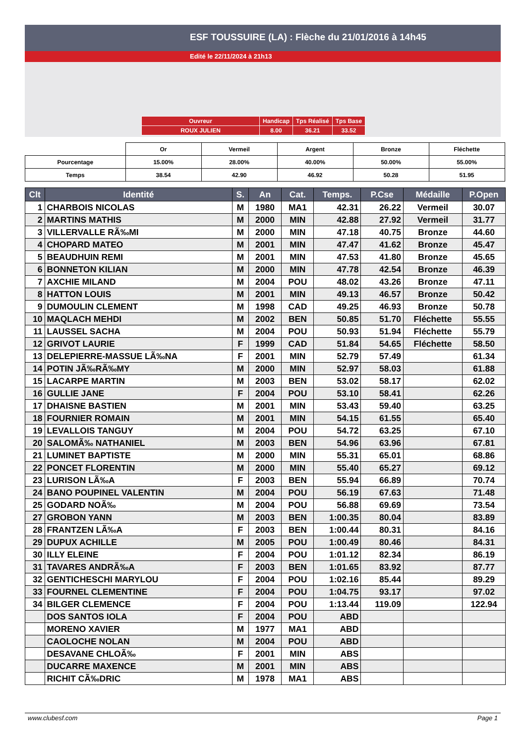ESF TOUSSUIRE (LA) : Flèche du 21/01/2016 à 14h45
Edité le 22/11/2024 à 21h13
| Ouvreur | Handicap | Tps Réalisé | Tps Base |
| ROUX JULIEN | 8.00 | 36.21 | 33.52 |
| | Or | Vermeil | Argent | Bronze | Fléchette |
| Pourcentage | 15.00% | 28.00% | 40.00% | 50.00% | 55.00% |
| Temps | 38.54 | 42.90 | 46.92 | 50.28 | 51.95 |
| Clt | Identité | S. | An | Cat. | Temps. | P.Cse | Médaille | P.Open |
| --- | --- | --- | --- | --- | --- | --- | --- | --- |
| 1 | CHARBOIS NICOLAS | M | 1980 | MA1 | 42.31 | 26.22 | Vermeil | 30.07 |
| 2 | MARTINS MATHIS | M | 2000 | MIN | 42.88 | 27.92 | Vermeil | 31.77 |
| 3 | VILLERVALLE RÃ‰MI | M | 2000 | MIN | 47.18 | 40.75 | Bronze | 44.60 |
| 4 | CHOPARD MATEO | M | 2001 | MIN | 47.47 | 41.62 | Bronze | 45.47 |
| 5 | BEAUDHUIN REMI | M | 2001 | MIN | 47.53 | 41.80 | Bronze | 45.65 |
| 6 | BONNETON KILIAN | M | 2000 | MIN | 47.78 | 42.54 | Bronze | 46.39 |
| 7 | AXCHIE MILAND | M | 2004 | POU | 48.02 | 43.26 | Bronze | 47.11 |
| 8 | HATTON LOUIS | M | 2001 | MIN | 49.13 | 46.57 | Bronze | 50.42 |
| 9 | DUMOULIN CLEMENT | M | 1998 | CAD | 49.25 | 46.93 | Bronze | 50.78 |
| 10 | MAQLACH MEHDI | M | 2002 | BEN | 50.85 | 51.70 | Fléchette | 55.55 |
| 11 | LAUSSEL SACHA | M | 2004 | POU | 50.93 | 51.94 | Fléchette | 55.79 |
| 12 | GRIVOT LAURIE | F | 1999 | CAD | 51.84 | 54.65 | Fléchette | 58.50 |
| 13 | DELEPIERRE-MASSUE LÃ‰NA | F | 2001 | MIN | 52.79 | 57.49 | | 61.34 |
| 14 | POTIN JÃ‰RÃ‰MY | M | 2000 | MIN | 52.97 | 58.03 | | 61.88 |
| 15 | LACARPE MARTIN | M | 2003 | BEN | 53.02 | 58.17 | | 62.02 |
| 16 | GULLIE JANE | F | 2004 | POU | 53.10 | 58.41 | | 62.26 |
| 17 | DHAISNE BASTIEN | M | 2001 | MIN | 53.43 | 59.40 | | 63.25 |
| 18 | FOURNIER ROMAIN | M | 2001 | MIN | 54.15 | 61.55 | | 65.40 |
| 19 | LEVALLOIS TANGUY | M | 2004 | POU | 54.72 | 63.25 | | 67.10 |
| 20 | SALOMÃ‰ NATHANIEL | M | 2003 | BEN | 54.96 | 63.96 | | 67.81 |
| 21 | LUMINET BAPTISTE | M | 2000 | MIN | 55.31 | 65.01 | | 68.86 |
| 22 | PONCET FLORENTIN | M | 2000 | MIN | 55.40 | 65.27 | | 69.12 |
| 23 | LURISON LÃ‰A | F | 2003 | BEN | 55.94 | 66.89 | | 70.74 |
| 24 | BANO POUPINEL VALENTIN | M | 2004 | POU | 56.19 | 67.63 | | 71.48 |
| 25 | GODARD NOÃ‰ | M | 2004 | POU | 56.88 | 69.69 | | 73.54 |
| 27 | GROBON YANN | M | 2003 | BEN | 1:00.35 | 80.04 | | 83.89 |
| 28 | FRANTZEN LÃ‰A | F | 2003 | BEN | 1:00.44 | 80.31 | | 84.16 |
| 29 | DUPUX ACHILLE | M | 2005 | POU | 1:00.49 | 80.46 | | 84.31 |
| 30 | ILLY ELEINE | F | 2004 | POU | 1:01.12 | 82.34 | | 86.19 |
| 31 | TAVARES ANDRÃ‰A | F | 2003 | BEN | 1:01.65 | 83.92 | | 87.77 |
| 32 | GENTICHESCHI MARYLOU | F | 2004 | POU | 1:02.16 | 85.44 | | 89.29 |
| 33 | FOURNEL CLEMENTINE | F | 2004 | POU | 1:04.75 | 93.17 | | 97.02 |
| 34 | BILGER CLEMENCE | F | 2004 | POU | 1:13.44 | 119.09 | | 122.94 |
| | DOS SANTOS IOLA | F | 2004 | POU | ABD | | | |
| | MORENO XAVIER | M | 1977 | MA1 | ABD | | | |
| | CAOLOCHE NOLAN | M | 2004 | POU | ABD | | | |
| | DESAVANE CHLOÃ‰ | F | 2001 | MIN | ABS | | | |
| | DUCARRE MAXENCE | M | 2001 | MIN | ABS | | | |
| | RICHIT CÃ‰DRIC | M | 1978 | MA1 | ABS | | | |
www.clubesf.com Page 1